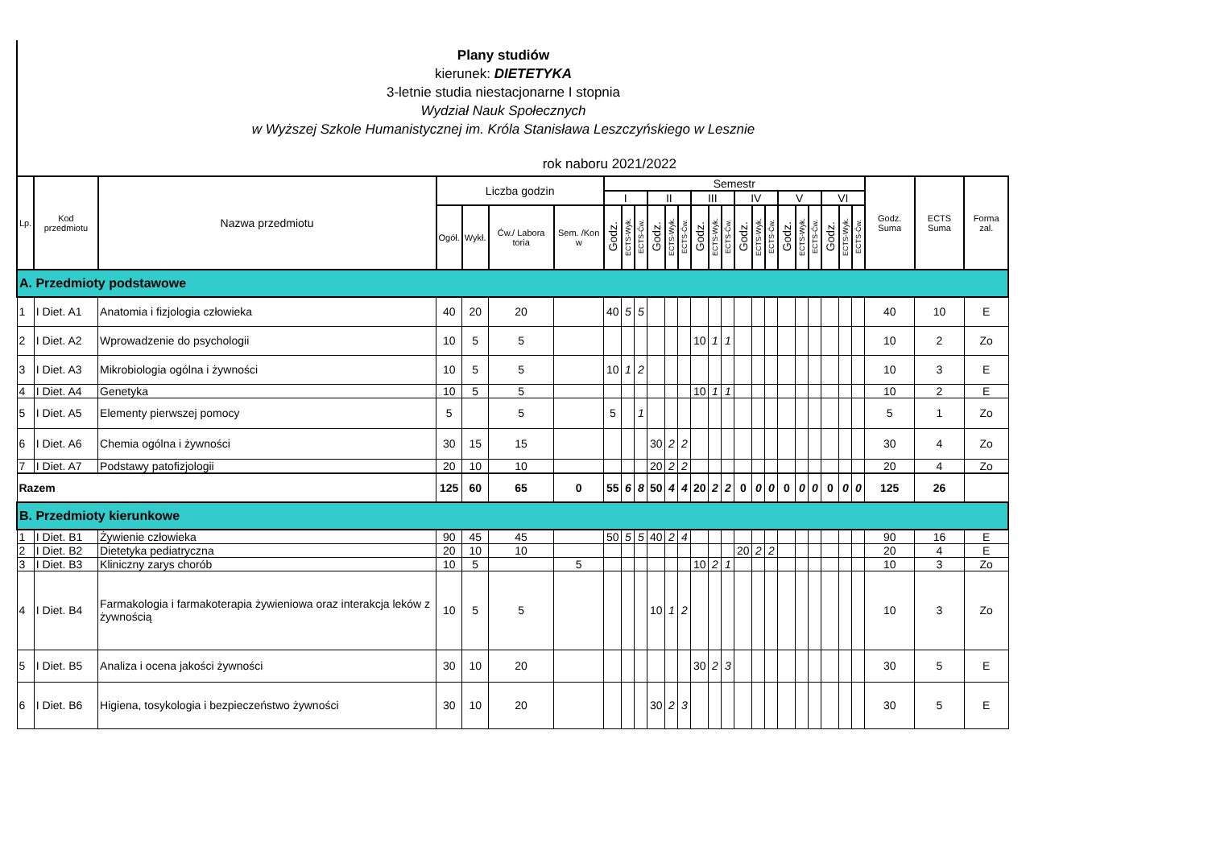Plany studiów
kierunek: DIETETYKA
3-letnie studia niestacjonarne I stopnia
Wydział Nauk Społecznych
w Wyższej Szkole Humanistycznej im. Króla Stanisława Leszczyńskiego w Lesznie
rok naboru 2021/2022
| Lp. | Kod przedmiotu | Nazwa przedmiotu | Liczba godzin | | | | Semestr | | | | | | | | | | | | | | | | | | Godz. Suma | ECTS Suma | Forma zal. |
| --- | --- | --- | --- | --- | --- | --- | --- | --- | --- | --- | --- | --- | --- | --- | --- | --- | --- | --- | --- | --- | --- | --- | --- | --- | --- | --- | --- |
| | | | | | | | I | | | II | | | III | | | IV | | | V | | | VI | | | | | |
| | | | Ogół. | Wykł. | Ćw./ Labora toria | Sem. /Kon w | Godz. | ECTS-Wyk. | ECTS-Ćw. | Godz. | ECTS-Wyk. | ECTS-Ćw. | Godz. | ECTS-Wyk. | ECTS-Ćw. | Godz. | ECTS-Wyk. | ECTS-Ćw. | Godz. | ECTS-Wyk. | ECTS-Ćw. | Godz. | ECTS-Wyk. | ECTS-Ćw. | | | |
| A. Przedmioty podstawowe | | | | | | | | | | | | | | | | | | | | | | | | | | | |
| 1 | I Diet. A1 | Anatomia i fizjologia człowieka | 40 | 20 | 20 | | 40 | 5 | 5 | | | | | | | | | | | | | | | | 40 | 10 | E |
| 2 | I Diet. A2 | Wprowadzenie do psychologii | 10 | 5 | 5 | | | | | | | | 10 | 1 | 1 | | | | | | | | | | 10 | 2 | Zo |
| 3 | I Diet. A3 | Mikrobiologia ogólna i żywności | 10 | 5 | 5 | | 10 | 1 | 2 | | | | | | | | | | | | | | | | 10 | 3 | E |
| 4 | I Diet. A4 | Genetyka | 10 | 5 | 5 | | | | | | | | 10 | 1 | 1 | | | | | | | | | | 10 | 2 | E |
| 5 | I Diet. A5 | Elementy pierwszej pomocy | 5 | | 5 | | 5 | | 1 | | | | | | | | | | | | | | | | 5 | 1 | Zo |
| 6 | I Diet. A6 | Chemia ogólna i żywności | 30 | 15 | 15 | | | | | 30 | 2 | 2 | | | | | | | | | | | | | 30 | 4 | Zo |
| 7 | I Diet. A7 | Podstawy patofizjologii | 20 | 10 | 10 | | | | | 20 | 2 | 2 | | | | | | | | | | | | | 20 | 4 | Zo |
| Razem | | | 125 | 60 | 65 | 0 | 55 | 6 | 8 | 50 | 4 | 4 | 20 | 2 | 2 | 0 | 0 | 0 | 0 | 0 | 0 | 0 | 0 | 0 | 125 | 26 | |
| B. Przedmioty kierunkowe | | | | | | | | | | | | | | | | | | | | | | | | | | | |
| 1 | I Diet. B1 | Żywienie człowieka | 90 | 45 | 45 | | 50 | 5 | 5 | 40 | 2 | 4 | | | | | | | | | | | | | 90 | 16 | E |
| 2 | I Diet. B2 | Dietetyka pediatryczna | 20 | 10 | 10 | | | | | | | | | | | 20 | 2 | 2 | | | | | | | 20 | 4 | E |
| 3 | I Diet. B3 | Kliniczny zarys chorób | 10 | 5 | | 5 | | | | | | | 10 | 2 | 1 | | | | | | | | | | 10 | 3 | Zo |
| 4 | I Diet. B4 | Farmakologia i farmakoterapia żywieniowa oraz interakcja leków z żywnością | 10 | 5 | 5 | | | | | 10 | 1 | 2 | | | | | | | | | | | | | 10 | 3 | Zo |
| 5 | I Diet. B5 | Analiza i ocena jakości żywności | 30 | 10 | 20 | | | | | | | | 30 | 2 | 3 | | | | | | | | | | 30 | 5 | E |
| 6 | I Diet. B6 | Higiena, tosykologia i bezpieczeństwo żywności | 30 | 10 | 20 | | | | | 30 | 2 | 3 | | | | | | | | | | | | | 30 | 5 | E |